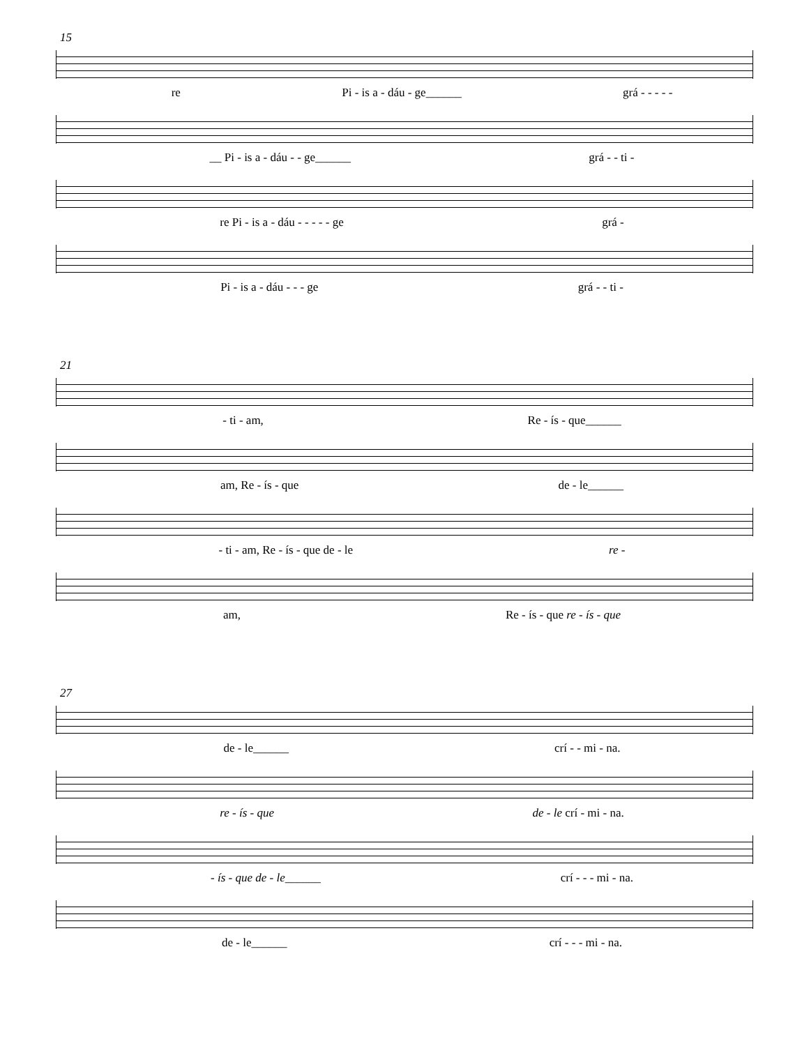15
re Pi - is a - dáu - ge______ grá - - - - -
__ Pi - is a - dáu - - ge______ grá - - ti -
re Pi - is a - dáu - - - - - ge grá -
Pi - is a - dáu - - - ge grá - - ti -
21
- ti - am, Re - ís - que______
am, Re - ís - que de - le______
- ti - am, Re - ís - que de - le re -
am, Re - ís - que re - ís - que
27
de - le______ crí - - mi - na.
re - ís - que de - le crí - mi - na.
- ís - que de - le______ crí - - - mi - na.
de - le______ crí - - - mi - na.